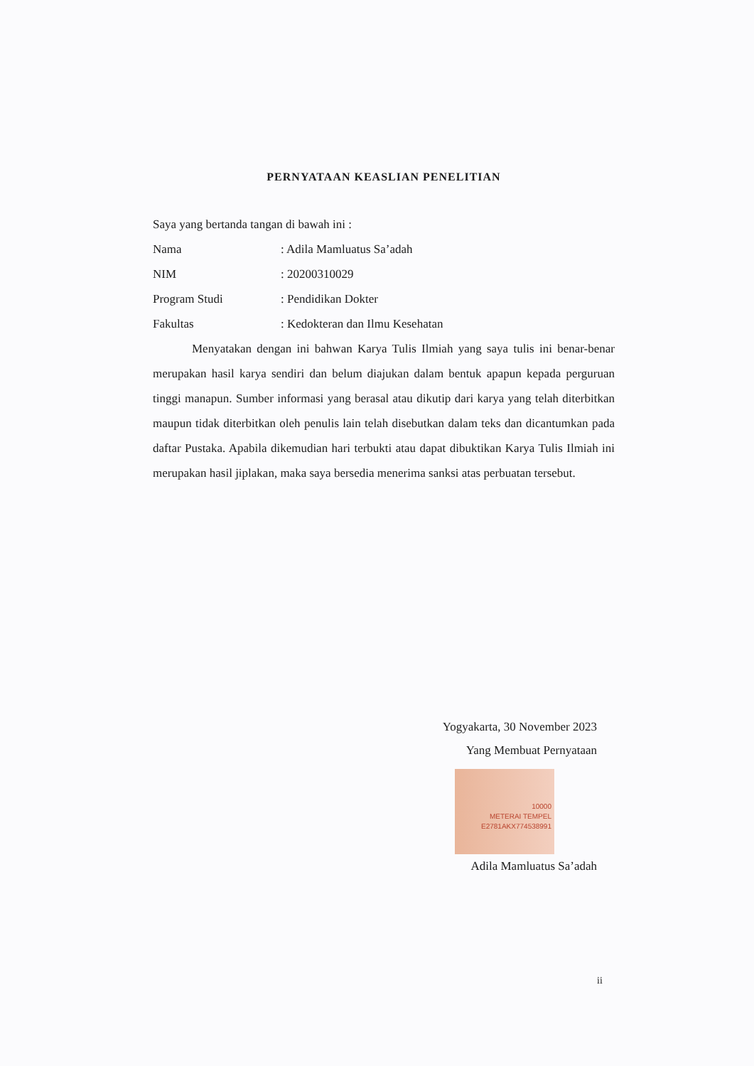PERNYATAAN KEASLIAN PENELITIAN
Saya yang bertanda tangan di bawah ini :
Nama: Adila Mamluatus Sa’adah
NIM: 20200310029
Program Studi: Pendidikan Dokter
Fakultas: Kedokteran dan Ilmu Kesehatan
Menyatakan dengan ini bahwan Karya Tulis Ilmiah yang saya tulis ini benar-benar merupakan hasil karya sendiri dan belum diajukan dalam bentuk apapun kepada perguruan tinggi manapun. Sumber informasi yang berasal atau dikutip dari karya yang telah diterbitkan maupun tidak diterbitkan oleh penulis lain telah disebutkan dalam teks dan dicantumkan pada daftar Pustaka. Apabila dikemudian hari terbukti atau dapat dibuktikan Karya Tulis Ilmiah ini merupakan hasil jiplakan, maka saya bersedia menerima sanksi atas perbuatan tersebut.
Yogyakarta, 30 November 2023
Yang Membuat Pernyataan
10000
METERAI TEMPEL
E2781AKX774538991
Adila Mamluatus Sa’adah
ii